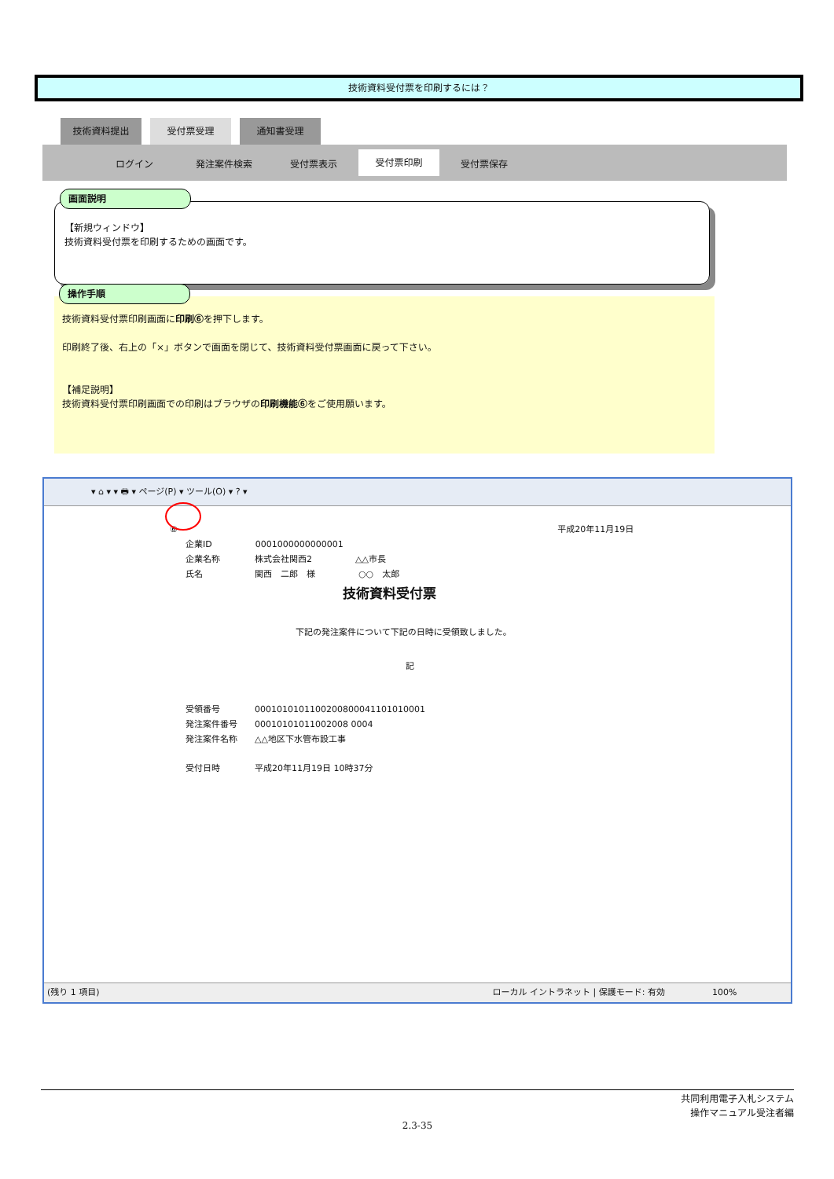技術資料受付票を印刷するには？
技術資料提出 受付票受理 通知書受理
ログイン 発注案件検索 受付票表示
受付票印刷
受付票保存
【新規ウィンドウ】
技術資料受付票を印刷するための画面です。
画面説明
技術資料受付票印刷画面に印刷⑥を押下します。
印刷終了後、右上の「×」ボタンで画面を閉じて、技術資料受付票画面に戻って下さい。
【補足説明】
技術資料受付票印刷画面での印刷はブラウザの印刷機能⑥をご使用願います。
操作手順
▾ ⌂ ▾ ▾ 🖶 ▾ ページ(P) ▾ ツール(O) ▾ ? ▾
⑥ 平成20年11月19日
企業ID　　　　　0001000000000001
企業名称　　　　株式会社関西2　　　　　△△市長
氏名　　　　　　関西　二郎　様　　　　　○○　太郎
技術資料受付票
下記の発注案件について下記の日時に受領致しました。
記
受領番号　　　　0001010101100200800041101010001
発注案件番号　　00010101011002008 0004
発注案件名称　　△△地区下水管布設工事
受付日時　　　　平成20年11月19日 10時37分
(残り 1 項目) ローカル イントラネット | 保護モード: 有効 100%
共同利用電子入札システム
操作マニュアル受注者編
2.3-35